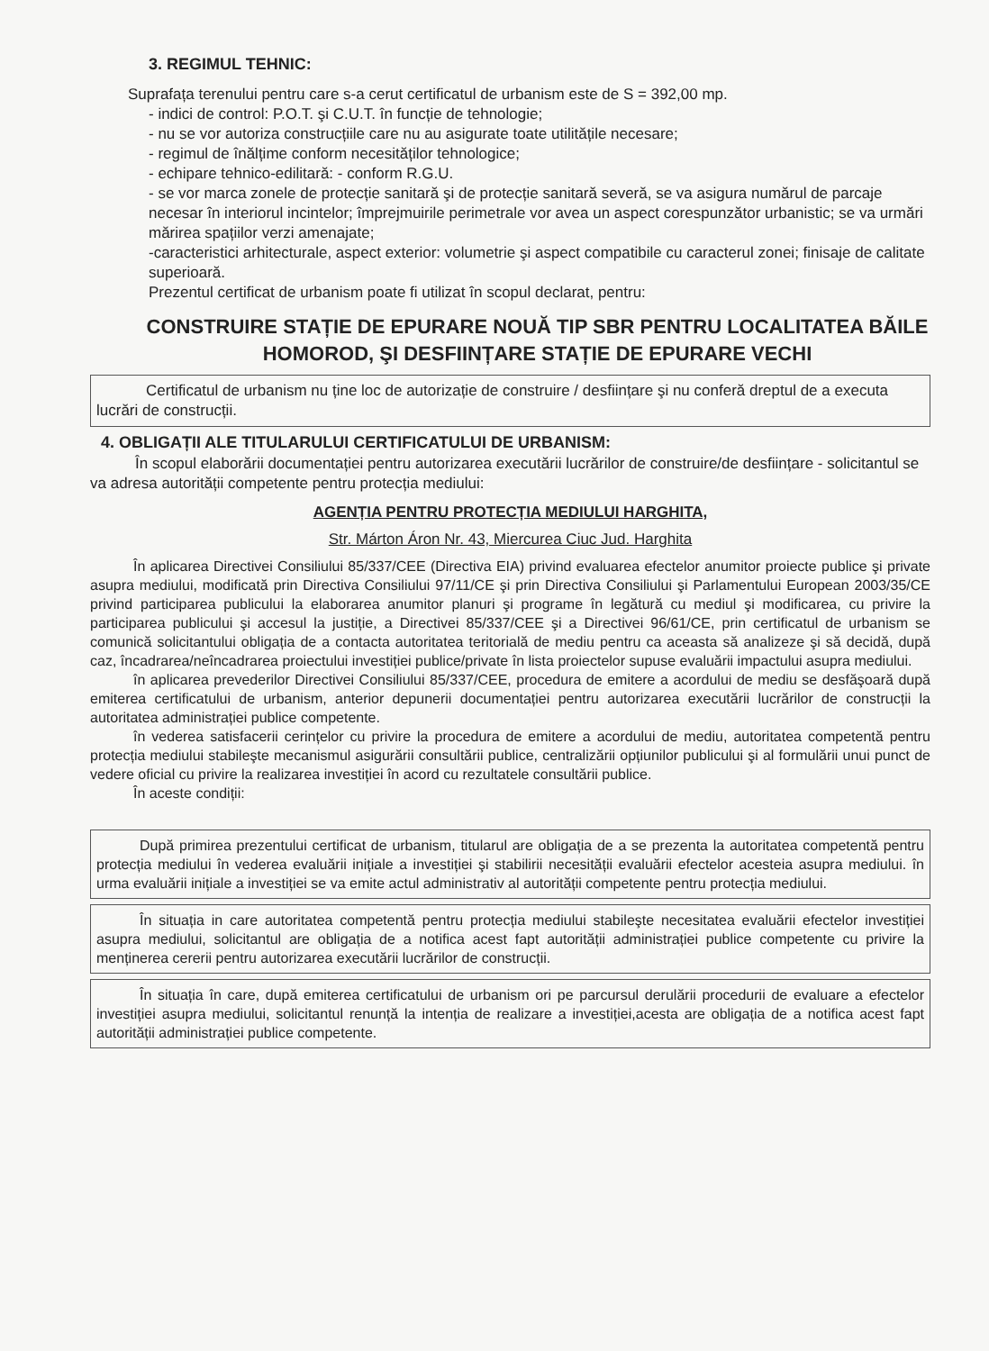3. REGIMUL TEHNIC:
Suprafața terenului pentru care s-a cerut certificatul de urbanism este de S = 392,00 mp.
- indici de control: P.O.T. şi C.U.T. în funcție de tehnologie;
- nu se vor autoriza construcțiile care nu au asigurate toate utilitățile necesare;
- regimul de înălțime conform necesităților tehnologice;
- echipare tehnico-edilitară: - conform R.G.U.
- se vor marca zonele de protecție sanitară şi de protecție sanitară severă, se va asigura numărul de parcaje necesar în interiorul incintelor; împrejmuirile perimetrale vor avea un aspect corespunzător urbanistic; se va urmări mărirea spațiilor verzi amenajate;
-caracteristici arhitecturale, aspect exterior: volumetrie şi aspect compatibile cu caracterul zonei; finisaje de calitate superioară.
Prezentul certificat de urbanism poate fi utilizat în scopul declarat, pentru:
CONSTRUIRE STAȚIE DE EPURARE NOUĂ TIP SBR PENTRU LOCALITATEA BĂILE HOMOROD, ŞI DESFIINȚARE STAȚIE DE EPURARE VECHI
Certificatul de urbanism nu ține loc de autorizație de construire / desființare şi nu conferă dreptul de a executa lucrări de construcții.
4. OBLIGAȚII ALE TITULARULUI CERTIFICATULUI DE URBANISM:
În scopul elaborării documentației pentru autorizarea executării lucrărilor de construire/de desființare - solicitantul se va adresa autorității competente pentru protecția mediului:
AGENȚIA PENTRU PROTECȚIA MEDIULUI HARGHITA,
Str. Márton Áron Nr. 43, Miercurea Ciuc Jud. Harghita
În aplicarea Directivei Consiliului 85/337/CEE (Directiva EIA) privind evaluarea efectelor anumitor proiecte publice şi private asupra mediului, modificată prin Directiva Consiliului 97/11/CE şi prin Directiva Consiliului şi Parlamentului European 2003/35/CE privind participarea publicului la elaborarea anumitor planuri şi programe în legătură cu mediul şi modificarea, cu privire la participarea publicului şi accesul la justiție, a Directivei 85/337/CEE şi a Directivei 96/61/CE, prin certificatul de urbanism se comunică solicitantului obligația de a contacta autoritatea teritorială de mediu pentru ca aceasta să analizeze şi să decidă, după caz, încadrarea/neîncadrarea proiectului investiției publice/private în lista proiectelor supuse evaluării impactului asupra mediului.
în aplicarea prevederilor Directivei Consiliului 85/337/CEE, procedura de emitere a acordului de mediu se desfăşoară după emiterea certificatului de urbanism, anterior depunerii documentației pentru autorizarea executării lucrărilor de construcții la autoritatea administrației publice competente.
în vederea satisfacerii cerințelor cu privire la procedura de emitere a acordului de mediu, autoritatea competentă pentru protecția mediului stabileşte mecanismul asigurării consultării publice, centralizării opțiunilor publicului şi al formulării unui punct de vedere oficial cu privire la realizarea investiției în acord cu rezultatele consultării publice.
În aceste condiții:
După primirea prezentului certificat de urbanism, titularul are obligația de a se prezenta la autoritatea competentă pentru protecția mediului în vederea evaluării inițiale a investiției şi stabilirii necesității evaluării efectelor acesteia asupra mediului. în urma evaluării inițiale a investiției se va emite actul administrativ al autorității competente pentru protecția mediului.
În situația in care autoritatea competentă pentru protecția mediului stabileşte necesitatea evaluării efectelor investiției asupra mediului, solicitantul are obligația de a notifica acest fapt autorității administrației publice competente cu privire la menținerea cererii pentru autorizarea executării lucrărilor de construcții.
În situația în care, după emiterea certificatului de urbanism ori pe parcursul derulării procedurii de evaluare a efectelor investiției asupra mediului, solicitantul renunță la intenția de realizare a investiției,acesta are obligația de a notifica acest fapt autorității administrației publice competente.